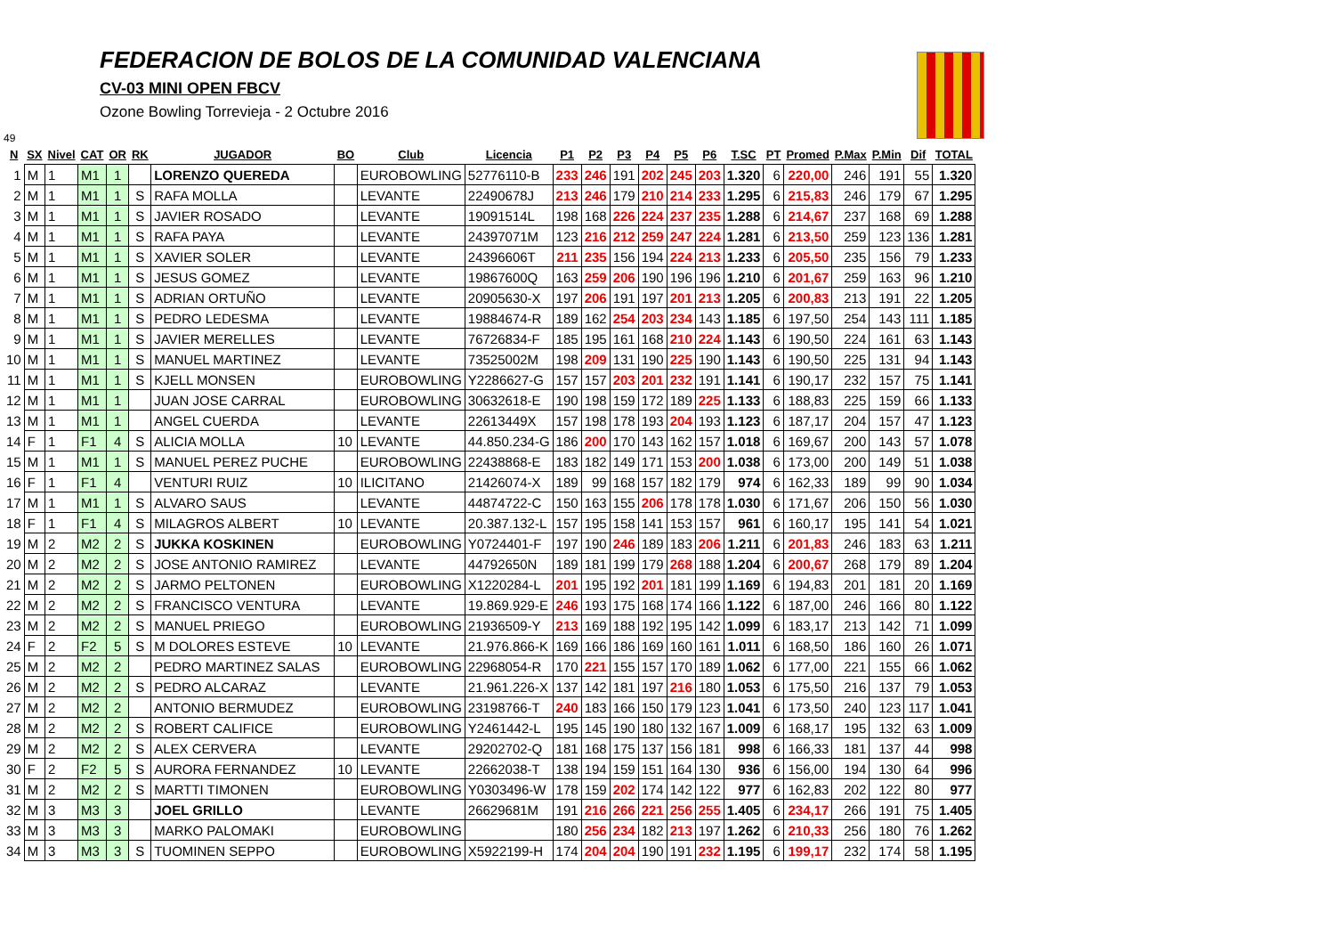FEDERACION DE BOLOS DE LA COMUNIDAD VALENCIANA
CV-03 MINI OPEN FBCV
Ozone Bowling Torrevieja - 2 Octubre 2016
49
| N | SX | Nivel | CAT | OR | RK | JUGADOR | BO | Club | Licencia | P1 | P2 | P3 | P4 | P5 | P6 | T.SC | PT | Promed | P.Max | P.Min | Dif | TOTAL |
| --- | --- | --- | --- | --- | --- | --- | --- | --- | --- | --- | --- | --- | --- | --- | --- | --- | --- | --- | --- | --- | --- | --- |
| 1 | M | 1 | M1 | 1 | | LORENZO QUEREDA | | EUROBOWLING | 52776110-B | 233 | 246 | 191 | 202 | 245 | 203 | 1.320 | 6 | 220,00 | 246 | 191 | 55 | 1.320 |
| 2 | M | 1 | M1 | 1 | S | RAFA MOLLA | | LEVANTE | 22490678J | 213 | 246 | 179 | 210 | 214 | 233 | 1.295 | 6 | 215,83 | 246 | 179 | 67 | 1.295 |
| 3 | M | 1 | M1 | 1 | S | JAVIER ROSADO | | LEVANTE | 19091514L | 198 | 168 | 226 | 224 | 237 | 235 | 1.288 | 6 | 214,67 | 237 | 168 | 69 | 1.288 |
| 4 | M | 1 | M1 | 1 | S | RAFA PAYA | | LEVANTE | 24397071M | 123 | 216 | 212 | 259 | 247 | 224 | 1.281 | 6 | 213,50 | 259 | 123 | 136 | 1.281 |
| 5 | M | 1 | M1 | 1 | S | XAVIER SOLER | | LEVANTE | 24396606T | 211 | 235 | 156 | 194 | 224 | 213 | 1.233 | 6 | 205,50 | 235 | 156 | 79 | 1.233 |
| 6 | M | 1 | M1 | 1 | S | JESUS GOMEZ | | LEVANTE | 19867600Q | 163 | 259 | 206 | 190 | 196 | 196 | 1.210 | 6 | 201,67 | 259 | 163 | 96 | 1.210 |
| 7 | M | 1 | M1 | 1 | S | ADRIAN ORTUÑO | | LEVANTE | 20905630-X | 197 | 206 | 191 | 197 | 201 | 213 | 1.205 | 6 | 200,83 | 213 | 191 | 22 | 1.205 |
| 8 | M | 1 | M1 | 1 | S | PEDRO LEDESMA | | LEVANTE | 19884674-R | 189 | 162 | 254 | 203 | 234 | 143 | 1.185 | 6 | 197,50 | 254 | 143 | 111 | 1.185 |
| 9 | M | 1 | M1 | 1 | S | JAVIER MERELLES | | LEVANTE | 76726834-F | 185 | 195 | 161 | 168 | 210 | 224 | 1.143 | 6 | 190,50 | 224 | 161 | 63 | 1.143 |
| 10 | M | 1 | M1 | 1 | S | MANUEL MARTINEZ | | LEVANTE | 73525002M | 198 | 209 | 131 | 190 | 225 | 190 | 1.143 | 6 | 190,50 | 225 | 131 | 94 | 1.143 |
| 11 | M | 1 | M1 | 1 | S | KJELL MONSEN | | EUROBOWLING | Y2286627-G | 157 | 157 | 203 | 201 | 232 | 191 | 1.141 | 6 | 190,17 | 232 | 157 | 75 | 1.141 |
| 12 | M | 1 | M1 | 1 | | JUAN JOSE CARRAL | | EUROBOWLING | 30632618-E | 190 | 198 | 159 | 172 | 189 | 225 | 1.133 | 6 | 188,83 | 225 | 159 | 66 | 1.133 |
| 13 | M | 1 | M1 | 1 | | ANGEL CUERDA | | LEVANTE | 22613449X | 157 | 198 | 178 | 193 | 204 | 193 | 1.123 | 6 | 187,17 | 204 | 157 | 47 | 1.123 |
| 14 | F | 1 | F1 | 4 | S | ALICIA MOLLA | 10 | LEVANTE | 44.850.234-G | 186 | 200 | 170 | 143 | 162 | 157 | 1.018 | 6 | 169,67 | 200 | 143 | 57 | 1.078 |
| 15 | M | 1 | M1 | 1 | S | MANUEL PEREZ PUCHE | | EUROBOWLING | 22438868-E | 183 | 182 | 149 | 171 | 153 | 200 | 1.038 | 6 | 173,00 | 200 | 149 | 51 | 1.038 |
| 16 | F | 1 | F1 | 4 | | VENTURI RUIZ | 10 | ILICITANO | 21426074-X | 189 | 99 | 168 | 157 | 182 | 179 | 974 | 6 | 162,33 | 189 | 99 | 90 | 1.034 |
| 17 | M | 1 | M1 | 1 | S | ALVARO SAUS | | LEVANTE | 44874722-C | 150 | 163 | 155 | 206 | 178 | 178 | 1.030 | 6 | 171,67 | 206 | 150 | 56 | 1.030 |
| 18 | F | 1 | F1 | 4 | S | MILAGROS ALBERT | 10 | LEVANTE | 20.387.132-L | 157 | 195 | 158 | 141 | 153 | 157 | 961 | 6 | 160,17 | 195 | 141 | 54 | 1.021 |
| 19 | M | 2 | M2 | 2 | S | JUKKA KOSKINEN | | EUROBOWLING | Y0724401-F | 197 | 190 | 246 | 189 | 183 | 206 | 1.211 | 6 | 201,83 | 246 | 183 | 63 | 1.211 |
| 20 | M | 2 | M2 | 2 | S | JOSE ANTONIO RAMIREZ | | LEVANTE | 44792650N | 189 | 181 | 199 | 179 | 268 | 188 | 1.204 | 6 | 200,67 | 268 | 179 | 89 | 1.204 |
| 21 | M | 2 | M2 | 2 | S | JARMO PELTONEN | | EUROBOWLING | X1220284-L | 201 | 195 | 192 | 201 | 181 | 199 | 1.169 | 6 | 194,83 | 201 | 181 | 20 | 1.169 |
| 22 | M | 2 | M2 | 2 | S | FRANCISCO VENTURA | | LEVANTE | 19.869.929-E | 246 | 193 | 175 | 168 | 174 | 166 | 1.122 | 6 | 187,00 | 246 | 166 | 80 | 1.122 |
| 23 | M | 2 | M2 | 2 | S | MANUEL PRIEGO | | EUROBOWLING | 21936509-Y | 213 | 169 | 188 | 192 | 195 | 142 | 1.099 | 6 | 183,17 | 213 | 142 | 71 | 1.099 |
| 24 | F | 2 | F2 | 5 | S | M DOLORES ESTEVE | 10 | LEVANTE | 21.976.866-K | 169 | 166 | 186 | 169 | 160 | 161 | 1.011 | 6 | 168,50 | 186 | 160 | 26 | 1.071 |
| 25 | M | 2 | M2 | 2 | | PEDRO MARTINEZ SALAS | | EUROBOWLING | 22968054-R | 170 | 221 | 155 | 157 | 170 | 189 | 1.062 | 6 | 177,00 | 221 | 155 | 66 | 1.062 |
| 26 | M | 2 | M2 | 2 | S | PEDRO ALCARAZ | | LEVANTE | 21.961.226-X | 137 | 142 | 181 | 197 | 216 | 180 | 1.053 | 6 | 175,50 | 216 | 137 | 79 | 1.053 |
| 27 | M | 2 | M2 | 2 | | ANTONIO BERMUDEZ | | EUROBOWLING | 23198766-T | 240 | 183 | 166 | 150 | 179 | 123 | 1.041 | 6 | 173,50 | 240 | 123 | 117 | 1.041 |
| 28 | M | 2 | M2 | 2 | S | ROBERT CALIFICE | | EUROBOWLING | Y2461442-L | 195 | 145 | 190 | 180 | 132 | 167 | 1.009 | 6 | 168,17 | 195 | 132 | 63 | 1.009 |
| 29 | M | 2 | M2 | 2 | S | ALEX CERVERA | | LEVANTE | 29202702-Q | 181 | 168 | 175 | 137 | 156 | 181 | 998 | 6 | 166,33 | 181 | 137 | 44 | 998 |
| 30 | F | 2 | F2 | 5 | S | AURORA FERNANDEZ | 10 | LEVANTE | 22662038-T | 138 | 194 | 159 | 151 | 164 | 130 | 936 | 6 | 156,00 | 194 | 130 | 64 | 996 |
| 31 | M | 2 | M2 | 2 | S | MARTTI TIMONEN | | EUROBOWLING | Y0303496-W | 178 | 159 | 202 | 174 | 142 | 122 | 977 | 6 | 162,83 | 202 | 122 | 80 | 977 |
| 32 | M | 3 | M3 | 3 | | JOEL GRILLO | | LEVANTE | 26629681M | 191 | 216 | 266 | 221 | 256 | 255 | 1.405 | 6 | 234,17 | 266 | 191 | 75 | 1.405 |
| 33 | M | 3 | M3 | 3 | | MARKO PALOMAKI | | EUROBOWLING | | 180 | 256 | 234 | 182 | 213 | 197 | 1.262 | 6 | 210,33 | 256 | 180 | 76 | 1.262 |
| 34 | M | 3 | M3 | 3 | S | TUOMINEN SEPPO | | EUROBOWLING | X5922199-H | 174 | 204 | 204 | 190 | 191 | 232 | 1.195 | 6 | 199,17 | 232 | 174 | 58 | 1.195 |